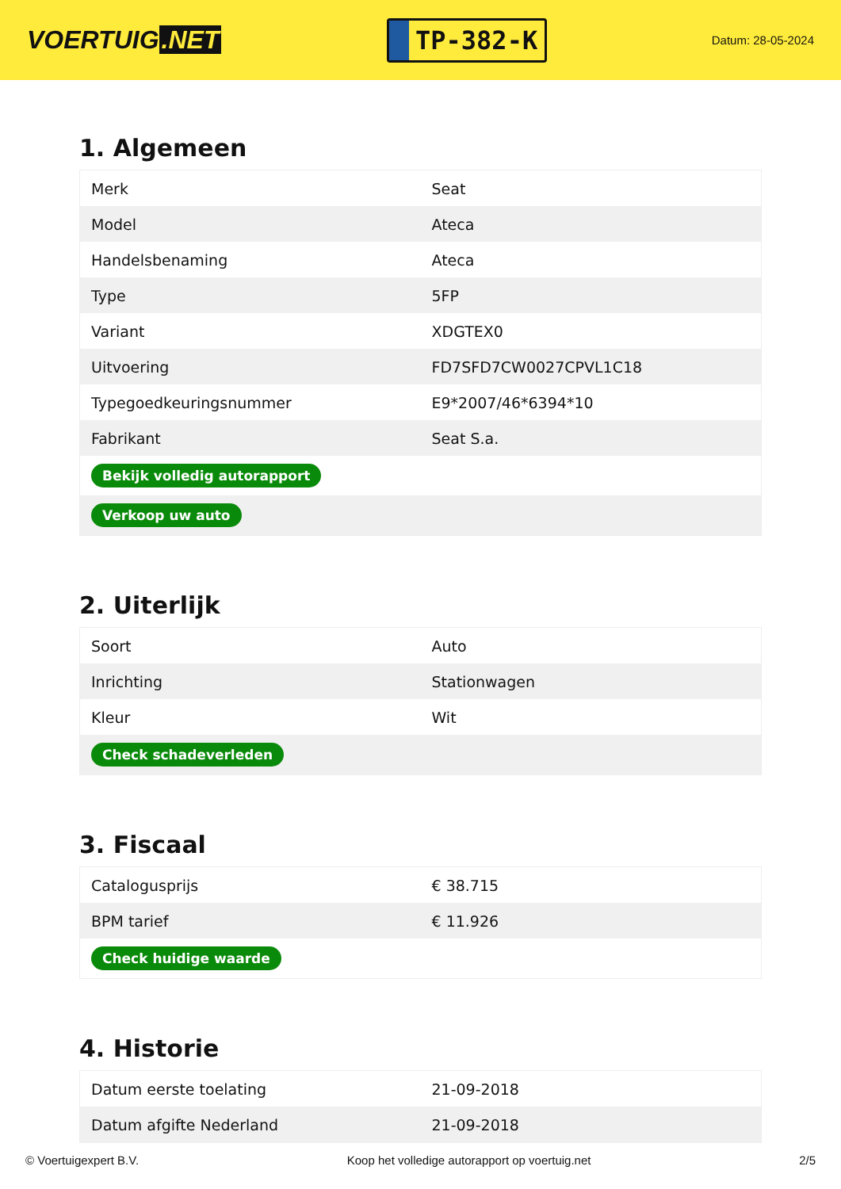VOERTUIG.NET
TP-382-K
Datum: 28-05-2024
1. Algemeen
| Merk | Seat |
| Model | Ateca |
| Handelsbenaming | Ateca |
| Type | 5FP |
| Variant | XDGTEX0 |
| Uitvoering | FD7SFD7CW0027CPVL1C18 |
| Typegoedkeuringsnummer | E9*2007/46*6394*10 |
| Fabrikant | Seat S.a. |
| Bekijk volledig autorapport | |
| Verkoop uw auto | |
2. Uiterlijk
| Soort | Auto |
| Inrichting | Stationwagen |
| Kleur | Wit |
| Check schadeverleden | |
3. Fiscaal
| Catalogusprijs | € 38.715 |
| BPM tarief | € 11.926 |
| Check huidige waarde | |
4. Historie
| Datum eerste toelating | 21-09-2018 |
| Datum afgifte Nederland | 21-09-2018 |
© Voertuigexpert B.V. Koop het volledige autorapport op voertuig.net 2/5